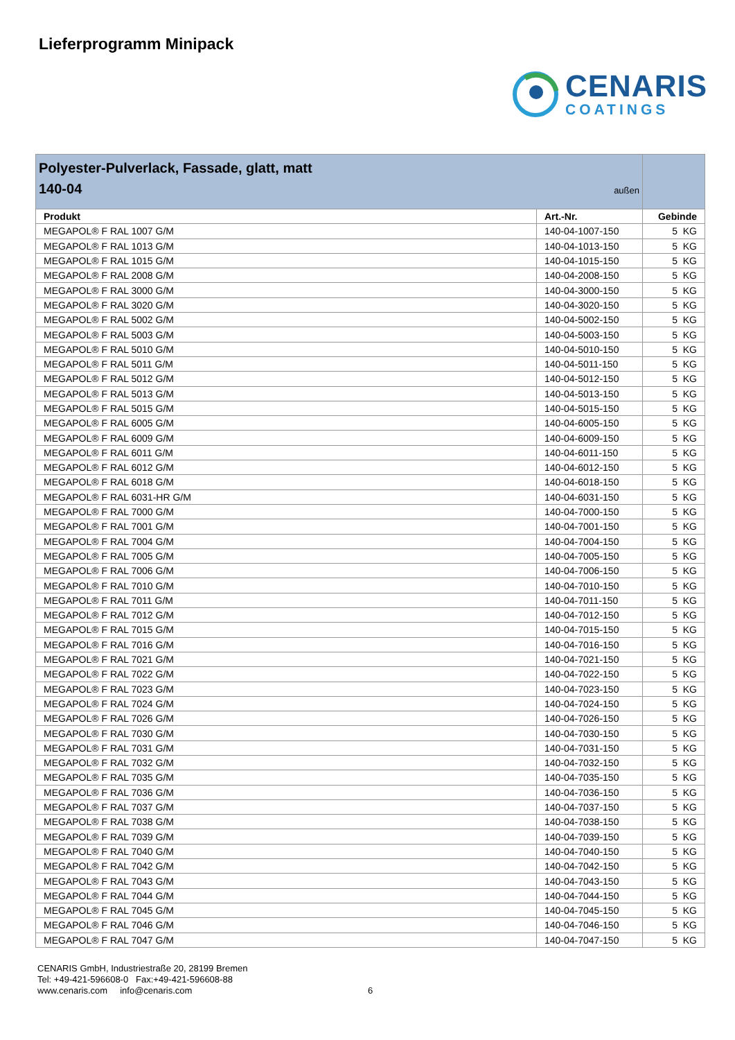Lieferprogramm Minipack
CENARIS
COATINGS
| Polyester-Pulverlack, Fassade, glatt, matt 140-04 außen | | |
| Produkt | Art.-Nr. | Gebinde |
| MEGAPOL® F RAL 1007 G/M | 140-04-1007-150 | 5 KG |
| MEGAPOL® F RAL 1013 G/M | 140-04-1013-150 | 5 KG |
| MEGAPOL® F RAL 1015 G/M | 140-04-1015-150 | 5 KG |
| MEGAPOL® F RAL 2008 G/M | 140-04-2008-150 | 5 KG |
| MEGAPOL® F RAL 3000 G/M | 140-04-3000-150 | 5 KG |
| MEGAPOL® F RAL 3020 G/M | 140-04-3020-150 | 5 KG |
| MEGAPOL® F RAL 5002 G/M | 140-04-5002-150 | 5 KG |
| MEGAPOL® F RAL 5003 G/M | 140-04-5003-150 | 5 KG |
| MEGAPOL® F RAL 5010 G/M | 140-04-5010-150 | 5 KG |
| MEGAPOL® F RAL 5011 G/M | 140-04-5011-150 | 5 KG |
| MEGAPOL® F RAL 5012 G/M | 140-04-5012-150 | 5 KG |
| MEGAPOL® F RAL 5013 G/M | 140-04-5013-150 | 5 KG |
| MEGAPOL® F RAL 5015 G/M | 140-04-5015-150 | 5 KG |
| MEGAPOL® F RAL 6005 G/M | 140-04-6005-150 | 5 KG |
| MEGAPOL® F RAL 6009 G/M | 140-04-6009-150 | 5 KG |
| MEGAPOL® F RAL 6011 G/M | 140-04-6011-150 | 5 KG |
| MEGAPOL® F RAL 6012 G/M | 140-04-6012-150 | 5 KG |
| MEGAPOL® F RAL 6018 G/M | 140-04-6018-150 | 5 KG |
| MEGAPOL® F RAL 6031-HR G/M | 140-04-6031-150 | 5 KG |
| MEGAPOL® F RAL 7000 G/M | 140-04-7000-150 | 5 KG |
| MEGAPOL® F RAL 7001 G/M | 140-04-7001-150 | 5 KG |
| MEGAPOL® F RAL 7004 G/M | 140-04-7004-150 | 5 KG |
| MEGAPOL® F RAL 7005 G/M | 140-04-7005-150 | 5 KG |
| MEGAPOL® F RAL 7006 G/M | 140-04-7006-150 | 5 KG |
| MEGAPOL® F RAL 7010 G/M | 140-04-7010-150 | 5 KG |
| MEGAPOL® F RAL 7011 G/M | 140-04-7011-150 | 5 KG |
| MEGAPOL® F RAL 7012 G/M | 140-04-7012-150 | 5 KG |
| MEGAPOL® F RAL 7015 G/M | 140-04-7015-150 | 5 KG |
| MEGAPOL® F RAL 7016 G/M | 140-04-7016-150 | 5 KG |
| MEGAPOL® F RAL 7021 G/M | 140-04-7021-150 | 5 KG |
| MEGAPOL® F RAL 7022 G/M | 140-04-7022-150 | 5 KG |
| MEGAPOL® F RAL 7023 G/M | 140-04-7023-150 | 5 KG |
| MEGAPOL® F RAL 7024 G/M | 140-04-7024-150 | 5 KG |
| MEGAPOL® F RAL 7026 G/M | 140-04-7026-150 | 5 KG |
| MEGAPOL® F RAL 7030 G/M | 140-04-7030-150 | 5 KG |
| MEGAPOL® F RAL 7031 G/M | 140-04-7031-150 | 5 KG |
| MEGAPOL® F RAL 7032 G/M | 140-04-7032-150 | 5 KG |
| MEGAPOL® F RAL 7035 G/M | 140-04-7035-150 | 5 KG |
| MEGAPOL® F RAL 7036 G/M | 140-04-7036-150 | 5 KG |
| MEGAPOL® F RAL 7037 G/M | 140-04-7037-150 | 5 KG |
| MEGAPOL® F RAL 7038 G/M | 140-04-7038-150 | 5 KG |
| MEGAPOL® F RAL 7039 G/M | 140-04-7039-150 | 5 KG |
| MEGAPOL® F RAL 7040 G/M | 140-04-7040-150 | 5 KG |
| MEGAPOL® F RAL 7042 G/M | 140-04-7042-150 | 5 KG |
| MEGAPOL® F RAL 7043 G/M | 140-04-7043-150 | 5 KG |
| MEGAPOL® F RAL 7044 G/M | 140-04-7044-150 | 5 KG |
| MEGAPOL® F RAL 7045 G/M | 140-04-7045-150 | 5 KG |
| MEGAPOL® F RAL 7046 G/M | 140-04-7046-150 | 5 KG |
| MEGAPOL® F RAL 7047 G/M | 140-04-7047-150 | 5 KG |
CENARIS GmbH, Industriestraße 20, 28199 Bremen
Tel: +49-421-596608-0 Fax:+49-421-596608-88
www.cenaris.com info@cenaris.com 6